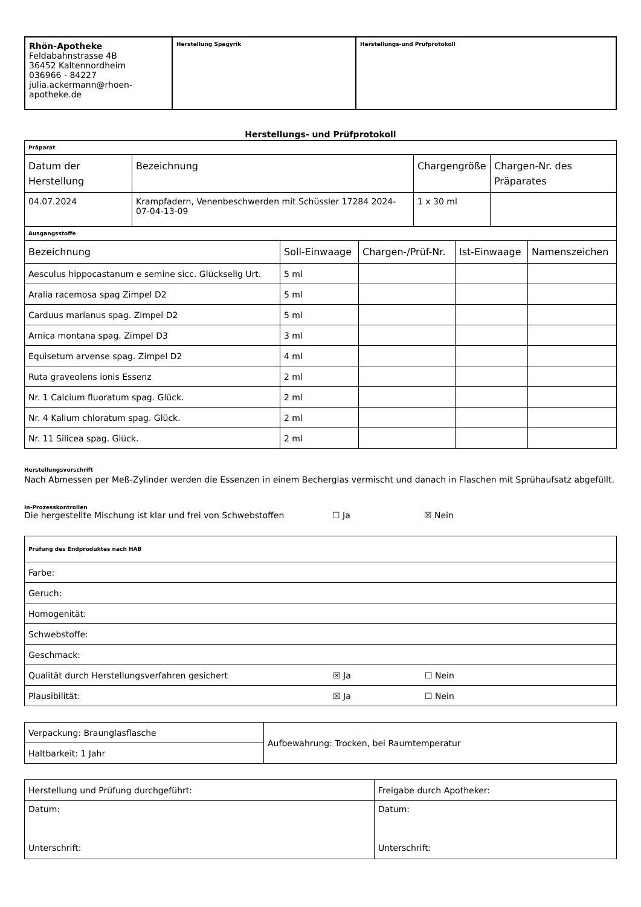| Rhön-Apotheke Feldabahnstrasse 4B 36452 Kaltennordheim 036966 - 84227 julia.ackermann@rhoen-apotheke.de | Herstellung Spagyrik | Herstellungs-und Prüfprotokoll |
Herstellungs- und Prüfprotokoll
| Präparat | | | |
| Datum der Herstellung | Bezeichnung | Chargengröße | Chargen-Nr. des Präparates |
| 04.07.2024 | Krampfadern, Venenbeschwerden mit Schüssler 17284 2024-07-04-13-09 | 1 x 30 ml | |
| Ausgangsstoffe | | | | |
| Bezeichnung | Soll-Einwaage | Chargen-/Prüf-Nr. | Ist-Einwaage | Namenszeichen |
| Aesculus hippocastanum e semine sicc. Glückselig Urt. | 5 ml | | | |
| Aralia racemosa spag Zimpel D2 | 5 ml | | | |
| Carduus marianus spag. Zimpel D2 | 5 ml | | | |
| Arnica montana spag. Zimpel D3 | 3 ml | | | |
| Equisetum arvense spag. Zimpel D2 | 4 ml | | | |
| Ruta graveolens ionis Essenz | 2 ml | | | |
| Nr. 1 Calcium fluoratum spag. Glück. | 2 ml | | | |
| Nr. 4 Kalium chloratum spag. Glück. | 2 ml | | | |
| Nr. 11 Silicea spag. Glück. | 2 ml | | | |
Herstellungsvorschrift
Nach Abmessen per Meß-Zylinder werden die Essenzen in einem Becherglas vermischt und danach in Flaschen mit Sprühaufsatz abgefüllt.
In-Prozesskontrollen
Die hergestellte Mischung ist klar und frei von Schwebstoffen ☐ Ja ☒ Nein
| Prüfung des Endproduktes nach HAB |
| Farbe: |
| Geruch: |
| Homogenität: |
| Schwebstoffe: |
| Geschmack: |
| Qualität durch Herstellungsverfahren gesichert ☒ Ja ☐ Nein |
| Plausibilität: ☒ Ja ☐ Nein |
| Verpackung: Braunglasflasche | Aufbewahrung: Trocken, bei Raumtemperatur |
| Haltbarkeit: 1 Jahr | |
| Herstellung und Prüfung durchgeführt: | Freigabe durch Apotheker: |
| Datum: Unterschrift: | Datum: Unterschrift: |